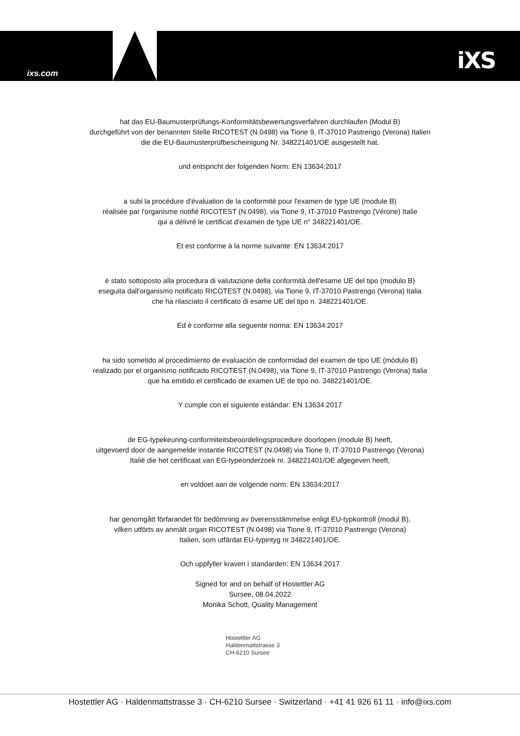ixs.com iXS
hat das EU-Baumusterprüfungs-Konformitätsbewertungsverfahren durchlaufen (Modul B)
durchgeführt von der benannten Stelle RICOTEST (N.0498) via Tione 9, IT-37010 Pastrengo (Verona) Italien
die die EU-Baumusterprüfbescheinigung Nr. 348221401/OE ausgestellt hat.
und entspricht der folgenden Norm: EN 13634:2017
a subi la procédure d'évaluation de la conformité pour l'examen de type UE (module B)
réalisée par l'organisme notifié RICOTEST (N.0498), via Tione 9, IT-37010 Pastrengo (Vérone) Italie
qui a délivré le certificat d'examen de type UE n° 348221401/OE.
Et est conforme à la norme suivante: EN 13634:2017
è stato sottoposto alla procedura di valutazione della conformità dell'esame UE del tipo (modulo B)
eseguita dall'organismo notificato RICOTEST (N.0498), via Tione 9, IT-37010 Pastrengo (Verona) Italia
che ha rilasciato il certificato di esame UE del tipo n. 348221401/OE.
Ed è conforme alla seguente norma: EN 13634:2017
ha sido sometido al procedimiento de evaluación de conformidad del examen de tipo UE (módulo B)
realizado por el organismo notificado RICOTEST (N.0498), via Tione 9, IT-37010 Pastrengo (Verona) Italia
que ha emitido el certificado de examen UE de tipo no. 348221401/OE.
Y cumple con el siguiente estándar: EN 13634:2017
de EG-typekeuring-conformiteitsbeoordelingsprocedure doorlopen (module B) heeft,
uitgevoerd door de aangemelde instantie RICOTEST (N.0498) via Tione 9, IT-37010 Pastrengo (Verona)
Italië die het certificaat van EG-typeonderzoek nr. 348221401/OE afgegeven heeft,
en voldoet aan de volgende norm: EN 13634:2017
har genomgått förfarandet för bedömning av överensstämmelse enligt EU-typkontroll (modul B),
vilken utförts av anmält organ RICOTEST (N.0498) via Tione 9, IT-37010 Pastrengo (Verona)
Italien, som utfärdat EU-typintyg nr 348221401/OE.
Och uppfyller kraven i standarden: EN 13634:2017
Signed for and on behalf of Hostettler AG
Sursee, 08.04.2022
Monika Schott, Quality Management
Hostettler AG
Haldenmattstrasse 3
CH-6210 Sursee
Hostettler AG · Haldenmattstrasse 3 · CH-6210 Sursee · Switzerland · +41 41 926 61 11 · info@ixs.com